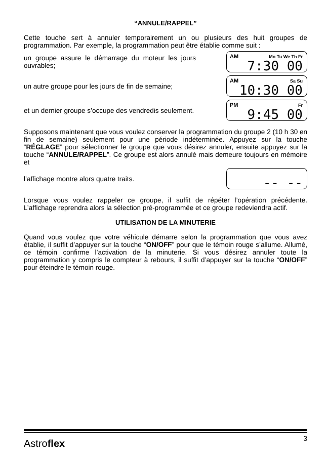“ANNULE/RAPPEL”
Cette touche sert à annuler temporairement un ou plusieurs des huit groupes de programmation. Par exemple, la programmation peut être établie comme suit :
un groupe assure le démarrage du moteur les jours ouvrables;
AM Mo Tu We Th Fr 7:30 00
un autre groupe pour les jours de fin de semaine;
AM Sa Su 10:30 00
et un dernier groupe s’occupe des vendredis seulement.
PM Fr 9:45 00
Supposons maintenant que vous voulez conserver la programmation du groupe 2 (10 h 30 en fin de semaine) seulement pour une période indéterminée. Appuyez sur la touche “RÉGLAGE” pour sélectionner le groupe que vous désirez annuler, ensuite appuyez sur la touche “ANNULE/RAPPEL”. Ce groupe est alors annulé mais demeure toujours en mémoire et
l’affichage montre alors quatre traits.
-- --
Lorsque vous voulez rappeler ce groupe, il suffit de répéter l’opération précédente. L’affichage reprendra alors la sélection pré-programmée et ce groupe redeviendra actif.
UTILISATION DE LA MINUTERIE
Quand vous voulez que votre véhicule démarre selon la programmation que vous avez établie, il suffit d’appuyer sur la touche “ON/OFF” pour que le témoin rouge s’allume. Allumé, ce témoin confirme l’activation de la minuterie. Si vous désirez annuler toute la programmation y compris le compteur à rebours, il suffit d’appuyer sur la touche “ON/OFF” pour éteindre le témoin rouge.
Astroflex 3